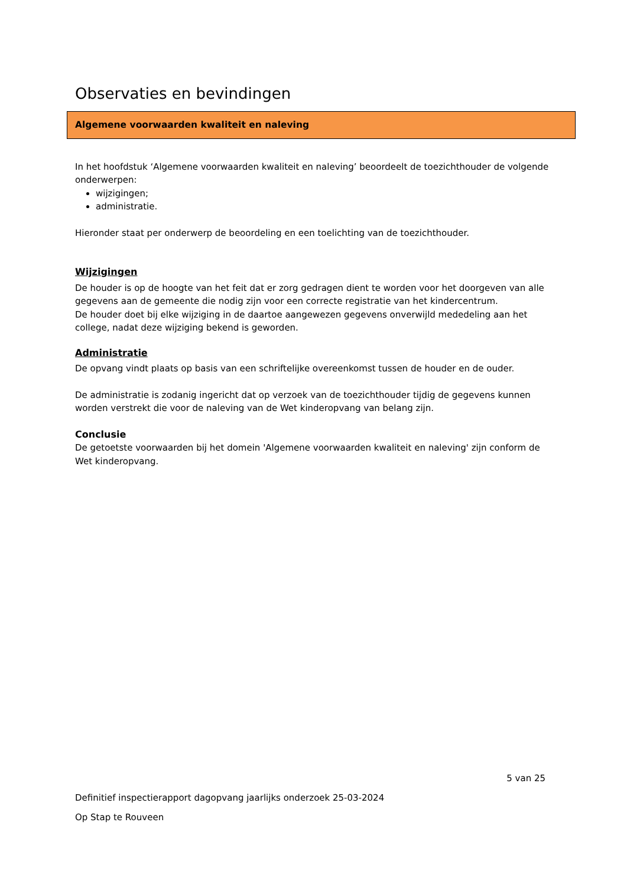Observaties en bevindingen
Algemene voorwaarden kwaliteit en naleving
In het hoofdstuk ‘Algemene voorwaarden kwaliteit en naleving’ beoordeelt de toezichthouder de volgende onderwerpen:
wijzigingen;
administratie.
Hieronder staat per onderwerp de beoordeling en een toelichting van de toezichthouder.
Wijzigingen
De houder is op de hoogte van het feit dat er zorg gedragen dient te worden voor het doorgeven van alle gegevens aan de gemeente die nodig zijn voor een correcte registratie van het kindercentrum.
De houder doet bij elke wijziging in de daartoe aangewezen gegevens onverwijld mededeling aan het college, nadat deze wijziging bekend is geworden.
Administratie
De opvang vindt plaats op basis van een schriftelijke overeenkomst tussen de houder en de ouder.
De administratie is zodanig ingericht dat op verzoek van de toezichthouder tijdig de gegevens kunnen worden verstrekt die voor de naleving van de Wet kinderopvang van belang zijn.
Conclusie
De getoetste voorwaarden bij het domein 'Algemene voorwaarden kwaliteit en naleving' zijn conform de Wet kinderopvang.
5 van 25
Definitief inspectierapport dagopvang jaarlijks onderzoek 25-03-2024
Op Stap te Rouveen